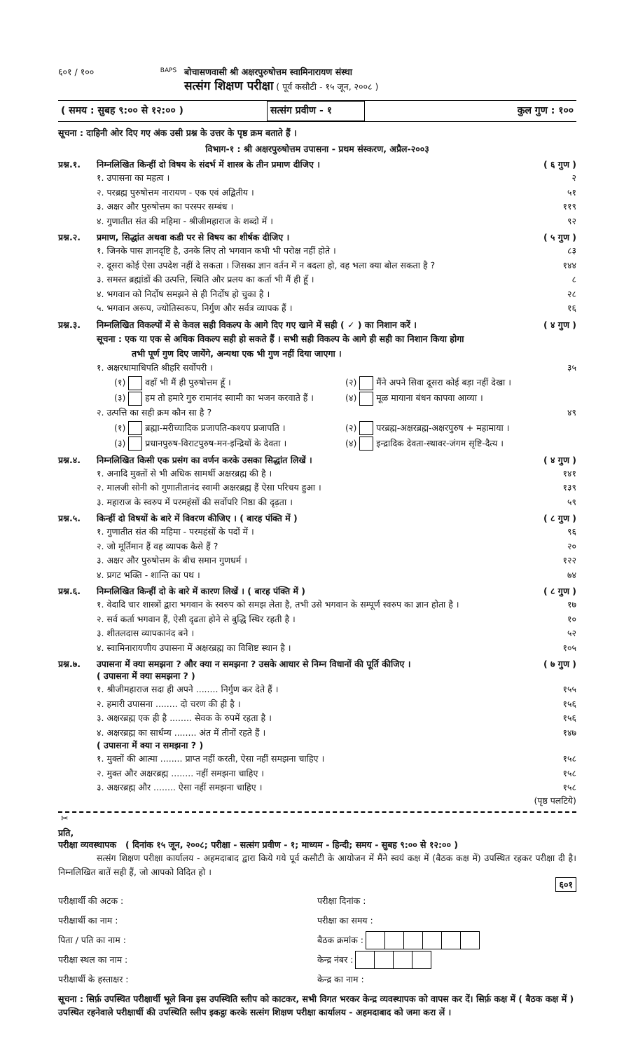६०१ / १००
BAPS
बोचासणवासी श्री अक्षरपुरुषोत्तम स्वामिनारायण संस्था
सत्संग शिक्षण परीक्षा ( पूर्व कसौटी - १५ जून, २००८ )
( समय : सुबह ९:०० से १२:०० )
सत्संग प्रवीण - १
कुल गुण : १००
सूचना : दाहिनी ओर दिए गए अंक उसी प्रश्न के उत्तर के पृष्ठ क्रम बताते हैं ।
विभाग-१ : श्री अक्षरपुरुषोत्तम उपासना - प्रथम संस्करण, अप्रैल-२००३
प्रश्न.१. निम्नलिखित किन्हीं दो विषय के संदर्भ में शास्त्र के तीन प्रमाण दीजिए । ( ६ गुण )
१. उपासना का महत्व । २
२. परब्रह्म पुरुषोत्तम नारायण - एक एवं अद्वितीय । ५१
३. अक्षर और पुरुषोत्तम का परस्पर सम्बंध । ११९
४. गुणातीत संत की महिमा - श्रीजीमहाराज के शब्दो में । ९२
प्रश्न.२. प्रमाण, सिद्धांत अथवा कडी पर से विषय का शीर्षक दीजिए । ( ५ गुण )
१. जिनके पास ज्ञानदृष्टि है, उनके लिए तो भगवान कभी भी परोक्ष नहीं होते । ८३
२. दूसरा कोई ऐसा उपदेश नहीं दे सकता । जिसका ज्ञान वर्तन में न बदला हो, वह भला क्या बोल सकता है ? १४४
३. समस्त ब्रह्मांडों की उत्पत्ति, स्थिति और प्रलय का कर्ता भी मैं ही हूँ । ८
४. भगवान को निर्दोष समझने से ही निर्दोष हो चुका है । २८
५. भगवान अरूप, ज्योतिस्वरूप, निर्गुण और सर्वत्र व्यापक हैं । १६
प्रश्न.३. निम्नलिखित विकल्पों में से केवल सही विकल्प के आगे दिए गए खाने में सही ( ✓ ) का निशान करें । ( ४ गुण )
सूचना : एक या एक से अधिक विकल्प सही हो सकते हैं । सभी सही विकल्प के आगे ही सही का निशान किया होगा
तभी पूर्ण गुण दिए जायेंगे, अन्यथा एक भी गुण नहीं दिया जाएगा ।
१. अक्षरधामाधिपति श्रीहरि सर्वोपरी । ३५
(१) वहाँ भी मैं ही पुरुषोत्तम हूँ । (२) मैंने अपने सिवा दूसरा कोई बड़ा नहीं देखा ।
(३) हम तो हमारे गुरु रामानंद स्वामी का भजन करवाते हैं । (४) मूळ मायाना बंधन कापवा आव्या ।
२. उत्पत्ति का सही क्रम कौन सा है ? ४९
(१) ब्रह्मा-मरीच्यादिक प्रजापति-कश्यप प्रजापति । (२) परब्रह्म-अक्षरब्रह्म-अक्षरपुरुष + महामाया ।
(३) प्रधानपुरुष-विराटपुरुष-मन-इन्द्रियों के देवता । (४) इन्द्रादिक देवता-स्थावर-जंगम सृष्टि-दैत्य ।
प्रश्न.४. निम्नलिखित किसी एक प्रसंग का वर्णन करके उसका सिद्धांत लिखें । ( ४ गुण )
१. अनादि मुक्तों से भी अधिक सामर्थी अक्षरब्रह्म की है । १४१
२. मालजी सोनी को गुणातीतानंद स्वामी अक्षरब्रह्म हैं ऐसा परिचय हुआ । १३९
३. महाराज के स्वरुप में परमहंसों की सर्वोपरि निष्ठा की दृढ़ता । ५९
प्रश्न.५. किन्हीं दो विषयों के बारे में विवरण कीजिए । ( बारह पंक्ति में ) ( ८ गुण )
१. गुणातीत संत की महिमा - परमहंसों के पदों में । ९६
२. जो मूर्तिमान हैं वह व्यापक कैसे हैं ? २०
३. अक्षर और पुरुषोत्तम के बीच समान गुणधर्म । १२२
४. प्रगट भक्ति - शान्ति का पथ । ७४
प्रश्न.६. निम्नलिखित किन्हीं दो के बारे में कारण लिखें । ( बारह पंक्ति में ) ( ८ गुण )
१. वेदादि चार शास्त्रों द्वारा भगवान के स्वरुप को समझ लेता है, तभी उसे भगवान के सम्पूर्ण स्वरुप का ज्ञान होता है । १७
२. सर्व कर्ता भगवान हैं, ऐसी दृढता होने से बुद्धि स्थिर रहती है । १०
३. शीतलदास व्यापकानंद बने । ५२
४. स्वामिनारायणीय उपासना में अक्षरब्रह्म का विशिष्ट स्थान है । १०५
प्रश्न.७. उपासना में क्या समझना ? और क्या न समझना ? उसके आधार से निम्न विधानों की पूर्ति कीजिए । ( ७ गुण )
( उपासना में क्या समझना ? )
१. श्रीजीमहाराज सदा ही अपने ........ निर्गुण कर देते हैं । १५५
२. हमारी उपासना ........ दो चरण की ही है । १५६
३. अक्षरब्रह्म एक ही है ........ सेवक के रुपमें रहता है । १५६
४. अक्षरब्रह्म का सार्धम्य ........ अंत में तीनों रहते हैं । १४७
( उपासना में क्या न समझना ? )
१. मुक्तों की आत्मा ........ प्राप्त नहीं करती, ऐसा नहीं समझना चाहिए । १५८
२. मुक्त और अक्षरब्रह्म ........ नहीं समझना चाहिए । १५८
३. अक्षरब्रह्म और ........ ऐसा नहीं समझना चाहिए । १५८
(पृष्ठ पलटिये)
✂
प्रति,
परीक्षा व्यवस्थापक ( दिनांक १५ जून, २००८; परीक्षा - सत्संग प्रवीण - १; माध्यम - हिन्दी; समय - सुबह ९:०० से १२:०० )
सत्संग शिक्षण परीक्षा कार्यालय - अहमदाबाद द्वारा किये गये पूर्व कसौटी के आयोजन में मैंने स्वयं कक्ष में (बैठक कक्ष में) उपस्थित रहकर परीक्षा दी है। निम्नलिखित बातें सही हैं, जो आपको विदित हो ।
६०१
परीक्षार्थी की अटक : परीक्षा दिनांक :
परीक्षार्थी का नाम : परीक्षा का समय :
पिता / पति का नाम : बैठक क्रमांक :
परीक्षा स्थल का नाम : केन्द्र नंबर :
परीक्षार्थी के हस्ताक्षर : केन्द्र का नाम :
सूचना : सिर्फ़ उपस्थित परीक्षार्थी भूले बिना इस उपस्थिति स्लीप को काटकर, सभी विगत भरकर केन्द्र व्यवस्थापक को वापस कर दें। सिर्फ़ कक्ष में ( बैठक कक्ष में ) उपस्थित रहनेवाले परीक्षार्थी की उपस्थिति स्लीप इकट्ठा करके सत्संग शिक्षण परीक्षा कार्यालय - अहमदाबाद को जमा करा लें ।